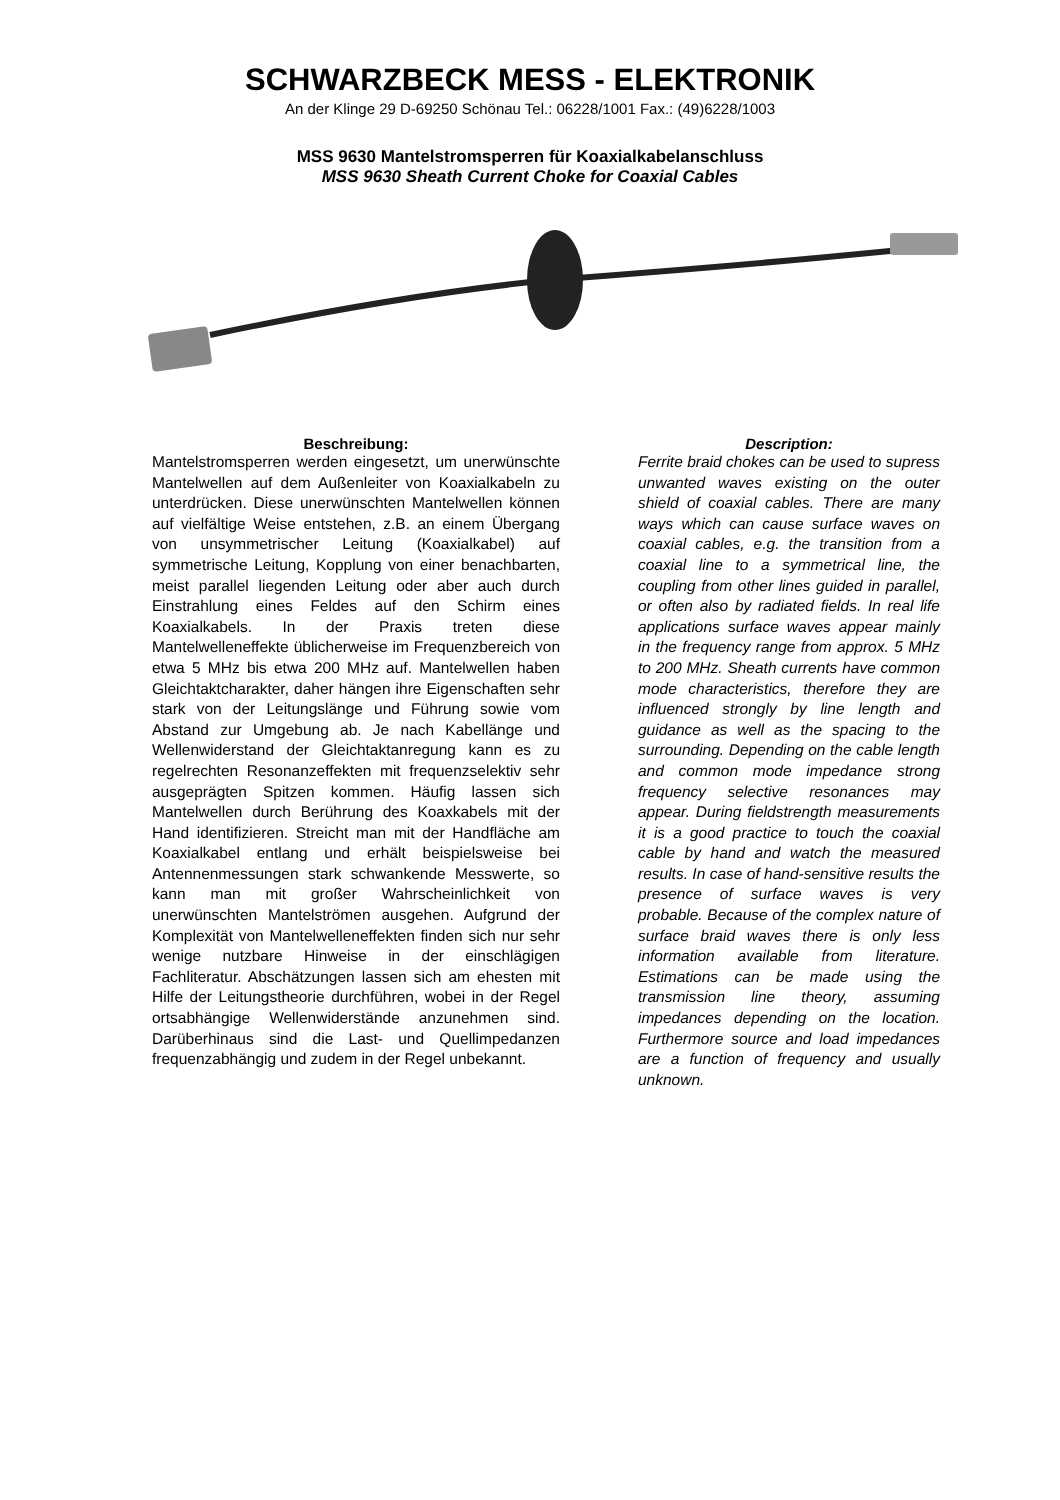SCHWARZBECK MESS - ELEKTRONIK
An der Klinge 29 D-69250 Schönau Tel.: 06228/1001 Fax.: (49)6228/1003
MSS 9630 Mantelstromsperren für Koaxialkabelanschluss
MSS 9630 Sheath Current Choke for Coaxial Cables
Beschreibung:
Mantelstromsperren werden eingesetzt, um unerwünschte Mantelwellen auf dem Außenleiter von Koaxialkabeln zu unterdrücken. Diese unerwünschten Mantelwellen können auf vielfältige Weise entstehen, z.B. an einem Übergang von unsymmetrischer Leitung (Koaxialkabel) auf symmetrische Leitung, Kopplung von einer benachbarten, meist parallel liegenden Leitung oder aber auch durch Einstrahlung eines Feldes auf den Schirm eines Koaxialkabels. In der Praxis treten diese Mantelwelleneffekte üblicherweise im Frequenzbereich von etwa 5 MHz bis etwa 200 MHz auf. Mantelwellen haben Gleichtaktcharakter, daher hängen ihre Eigenschaften sehr stark von der Leitungslänge und Führung sowie vom Abstand zur Umgebung ab. Je nach Kabellänge und Wellenwiderstand der Gleichtaktanregung kann es zu regelrechten Resonanzeffekten mit frequenzselektiv sehr ausgeprägten Spitzen kommen. Häufig lassen sich Mantelwellen durch Berührung des Koaxkabels mit der Hand identifizieren. Streicht man mit der Handfläche am Koaxialkabel entlang und erhält beispielsweise bei Antennenmessungen stark schwankende Messwerte, so kann man mit großer Wahrscheinlichkeit von unerwünschten Mantelströmen ausgehen. Aufgrund der Komplexität von Mantelwelleneffekten finden sich nur sehr wenige nutzbare Hinweise in der einschlägigen Fachliteratur. Abschätzungen lassen sich am ehesten mit Hilfe der Leitungstheorie durchführen, wobei in der Regel ortsabhängige Wellenwiderstände anzunehmen sind. Darüberhinaus sind die Last- und Quellimpedanzen frequenzabhängig und zudem in der Regel unbekannt.
Description:
Ferrite braid chokes can be used to supress unwanted waves existing on the outer shield of coaxial cables. There are many ways which can cause surface waves on coaxial cables, e.g. the transition from a coaxial line to a symmetrical line, the coupling from other lines guided in parallel, or often also by radiated fields. In real life applications surface waves appear mainly in the frequency range from approx. 5 MHz to 200 MHz. Sheath currents have common mode characteristics, therefore they are influenced strongly by line length and guidance as well as the spacing to the surrounding. Depending on the cable length and common mode impedance strong frequency selective resonances may appear. During fieldstrength measurements it is a good practice to touch the coaxial cable by hand and watch the measured results. In case of hand-sensitive results the presence of surface waves is very probable. Because of the complex nature of surface braid waves there is only less information available from literature. Estimations can be made using the transmission line theory, assuming impedances depending on the location. Furthermore source and load impedances are a function of frequency and usually unknown.